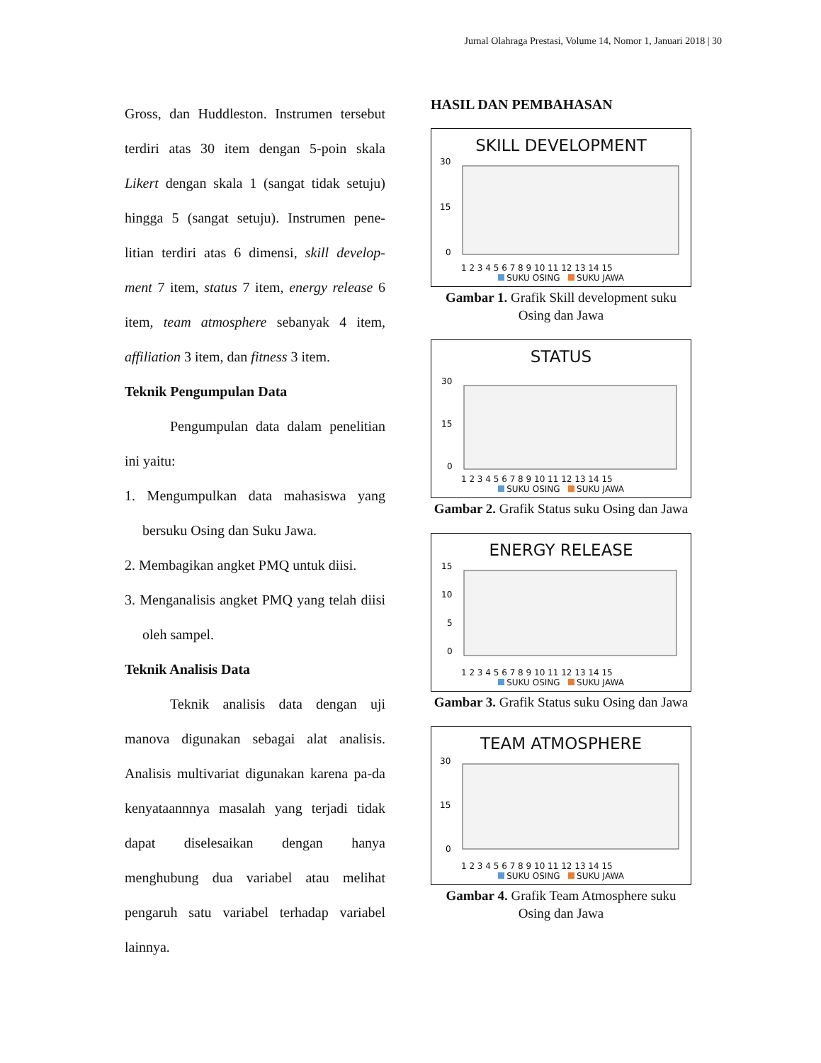Jurnal Olahraga Prestasi, Volume 14, Nomor 1, Januari 2018 | 30
Gross, dan Huddleston. Instrumen tersebut terdiri atas 30 item dengan 5-poin skala Likert dengan skala 1 (sangat tidak setuju) hingga 5 (sangat setuju). Instrumen pene-litian terdiri atas 6 dimensi, skill develop-ment 7 item, status 7 item, energy release 6 item, team atmosphere sebanyak 4 item, affiliation 3 item, dan fitness 3 item.
Teknik Pengumpulan Data
Pengumpulan data dalam penelitian ini yaitu:
1. Mengumpulkan data mahasiswa yang bersuku Osing dan Suku Jawa.
2. Membagikan angket PMQ untuk diisi.
3. Menganalisis angket PMQ yang telah diisi oleh sampel.
Teknik Analisis Data
Teknik analisis data dengan uji manova digunakan sebagai alat analisis. Analisis multivariat digunakan karena pa-da kenyataannnya masalah yang terjadi tidak dapat diselesaikan dengan hanya menghubung dua variabel atau melihat pengaruh satu variabel terhadap variabel lainnya.
HASIL DAN PEMBAHASAN
SKILL DEVELOPMENT
30
15
0
1 2 3 4 5 6 7 8 9 10 11 12 13 14 15
SUKU OSING SUKU JAWA
Gambar 1. Grafik Skill development suku Osing dan Jawa
STATUS
30
15
0
1 2 3 4 5 6 7 8 9 10 11 12 13 14 15
SUKU OSING SUKU JAWA
Gambar 2. Grafik Status suku Osing dan Jawa
ENERGY RELEASE
15
10
5
0
1 2 3 4 5 6 7 8 9 10 11 12 13 14 15
SUKU OSING SUKU JAWA
Gambar 3. Grafik Status suku Osing dan Jawa
TEAM ATMOSPHERE
30
15
0
1 2 3 4 5 6 7 8 9 10 11 12 13 14 15
SUKU OSING SUKU JAWA
Gambar 4. Grafik Team Atmosphere suku Osing dan Jawa